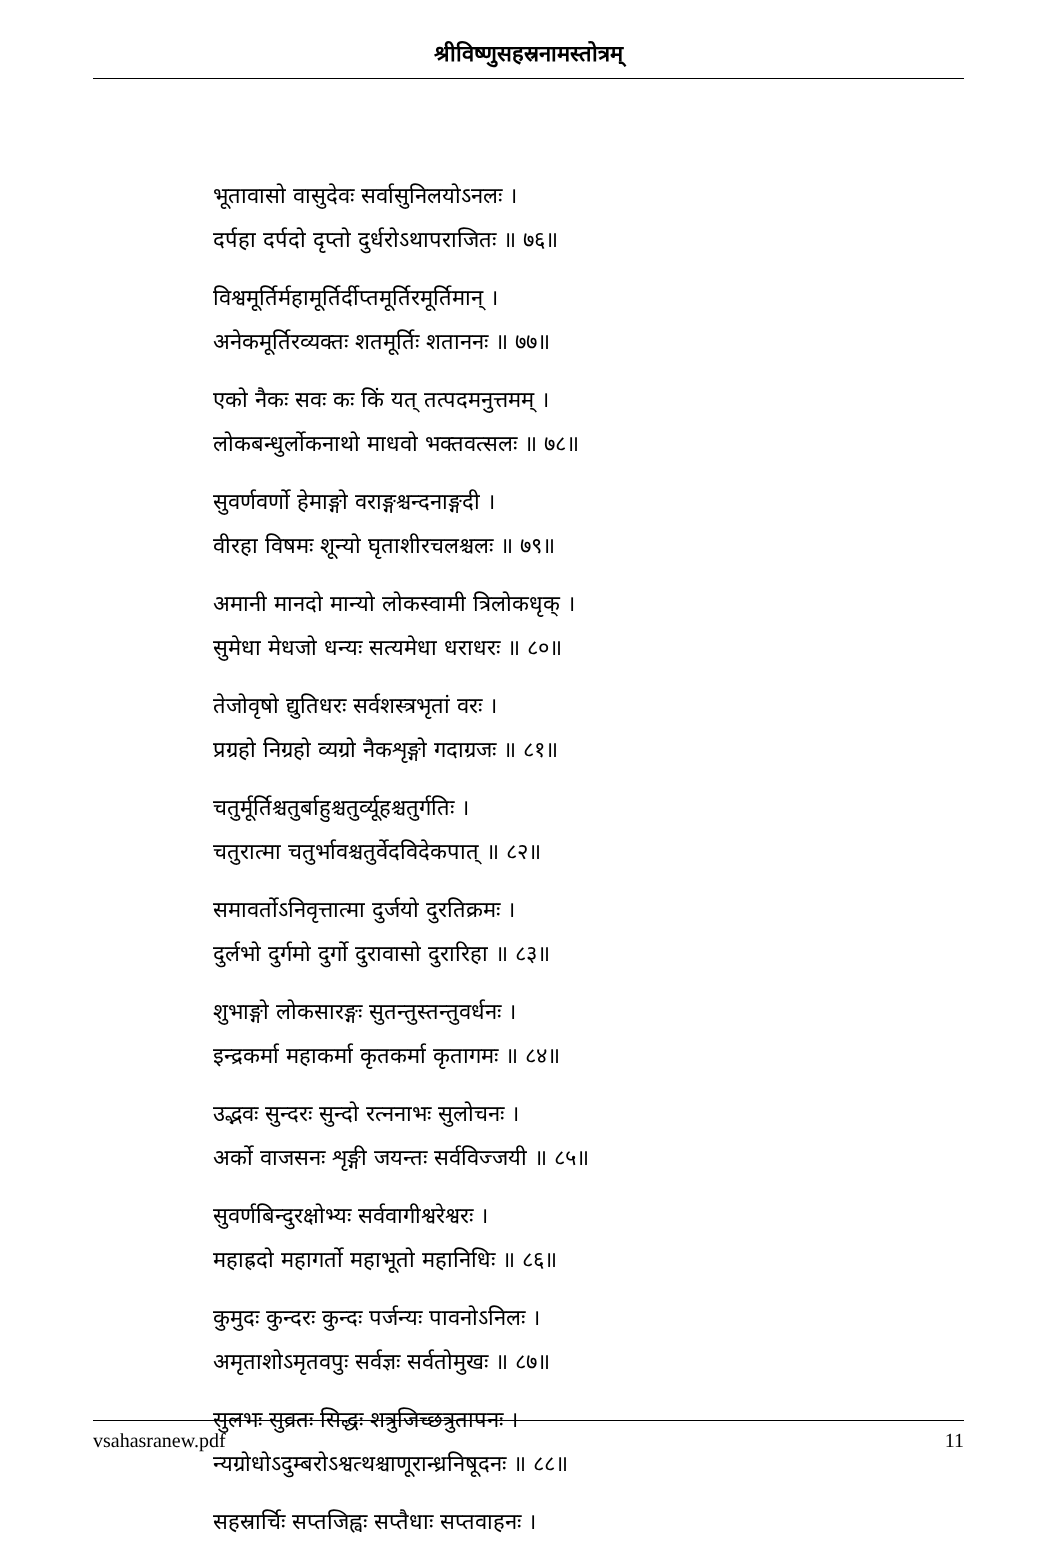श्रीविष्णुसहस्रनामस्तोत्रम्
भूतावासो वासुदेवः सर्वासुनिलयोऽनलः ।
दर्पहा दर्पदो दृप्तो दुर्धरोऽथापराजितः ॥ ७६॥
विश्वमूर्तिर्महामूर्तिर्दीप्तमूर्तिरमूर्तिमान् ।
अनेकमूर्तिरव्यक्तः शतमूर्तिः शताननः ॥ ७७॥
एको नैकः सवः कः किं यत् तत्पदमनुत्तमम् ।
लोकबन्धुर्लोकनाथो माधवो भक्तवत्सलः ॥ ७८॥
सुवर्णवर्णो हेमाङ्गो वराङ्गश्चन्दनाङ्गदी ।
वीरहा विषमः शून्यो घृताशीरचलश्चलः ॥ ७९॥
अमानी मानदो मान्यो लोकस्वामी त्रिलोकधृक् ।
सुमेधा मेधजो धन्यः सत्यमेधा धराधरः ॥ ८०॥
तेजोवृषो द्युतिधरः सर्वशस्त्रभृतां वरः ।
प्रग्रहो निग्रहो व्यग्रो नैकशृङ्गो गदाग्रजः ॥ ८१॥
चतुर्मूर्तिश्चतुर्बाहुश्चतुर्व्यूहश्चतुर्गतिः ।
चतुरात्मा चतुर्भावश्चतुर्वेदविदेकपात् ॥ ८२॥
समावर्तोऽनिवृत्तात्मा दुर्जयो दुरतिक्रमः ।
दुर्लभो दुर्गमो दुर्गो दुरावासो दुरारिहा ॥ ८३॥
शुभाङ्गो लोकसारङ्गः सुतन्तुस्तन्तुवर्धनः ।
इन्द्रकर्मा महाकर्मा कृतकर्मा कृतागमः ॥ ८४॥
उद्भवः सुन्दरः सुन्दो रत्ननाभः सुलोचनः ।
अर्को वाजसनः शृङ्गी जयन्तः सर्वविज्जयी ॥ ८५॥
सुवर्णबिन्दुरक्षोभ्यः सर्ववागीश्वरेश्वरः ।
महाह्रदो महागर्तो महाभूतो महानिधिः ॥ ८६॥
कुमुदः कुन्दरः कुन्दः पर्जन्यः पावनोऽनिलः ।
अमृताशोऽमृतवपुः सर्वज्ञः सर्वतोमुखः ॥ ८७॥
सुलभः सुव्रतः सिद्धः शत्रुजिच्छत्रुतापनः ।
न्यग्रोधोऽदुम्बरोऽश्वत्थश्चाणूरान्ध्रनिषूदनः ॥ ८८॥
सहस्रार्चिः सप्तजिह्वः सप्तैधाः सप्तवाहनः ।
vsahasranew.pdf 11